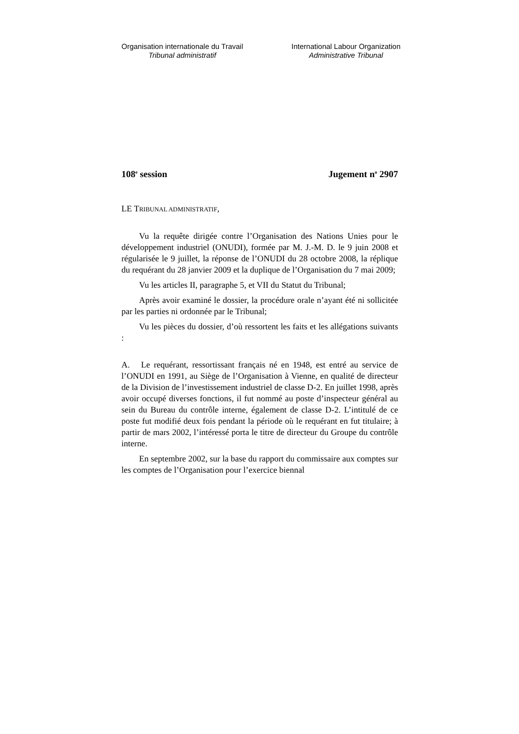Organisation internationale du Travail
Tribunal administratif
International Labour Organization
Administrative Tribunal
108<sup>e</sup> session Jugement n<sup>o</sup> 2907
LE TRIBUNAL ADMINISTRATIF,
Vu la requête dirigée contre l’Organisation des Nations Unies pour le développement industriel (ONUDI), formée par M. J.-M. D. le 9 juin 2008 et régularisée le 9 juillet, la réponse de l’ONUDI du 28 octobre 2008, la réplique du requérant du 28 janvier 2009 et la duplique de l’Organisation du 7 mai 2009;
Vu les articles II, paragraphe 5, et VII du Statut du Tribunal;
Après avoir examiné le dossier, la procédure orale n’ayant été ni sollicitée par les parties ni ordonnée par le Tribunal;
Vu les pièces du dossier, d’où ressortent les faits et les allégations suivants :
A. Le requérant, ressortissant français né en 1948, est entré au service de l’ONUDI en 1991, au Siège de l’Organisation à Vienne, en qualité de directeur de la Division de l’investissement industriel de classe D-2. En juillet 1998, après avoir occupé diverses fonctions, il fut nommé au poste d’inspecteur général au sein du Bureau du contrôle interne, également de classe D-2. L’intitulé de ce poste fut modifié deux fois pendant la période où le requérant en fut titulaire; à partir de mars 2002, l’intéressé porta le titre de directeur du Groupe du contrôle interne.
En septembre 2002, sur la base du rapport du commissaire aux comptes sur les comptes de l’Organisation pour l’exercice biennal